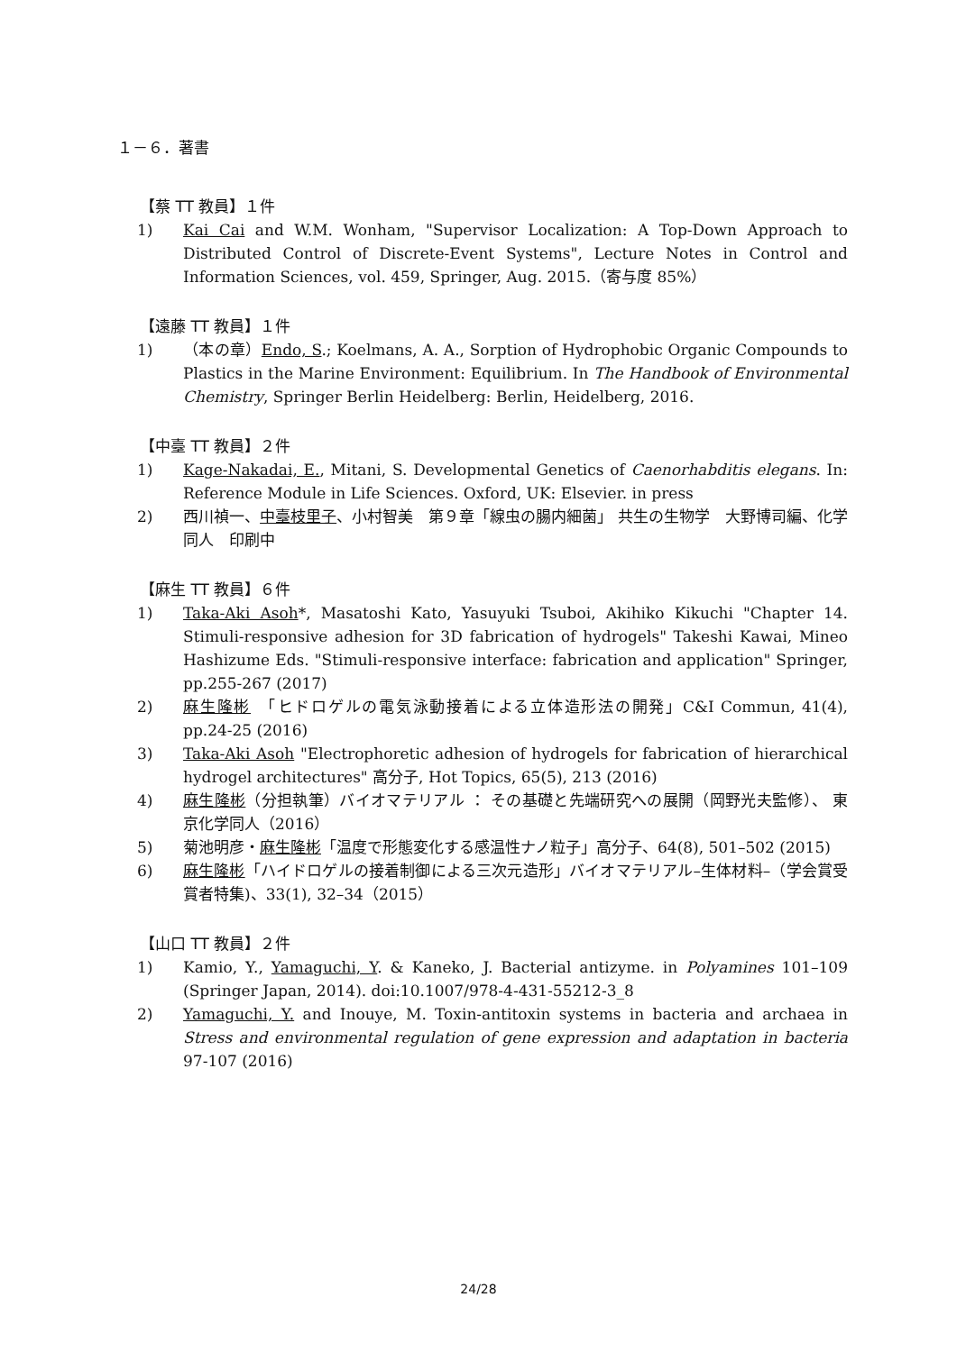１－６．著書
【蔡 TT 教員】１件
1) Kai Cai and W.M. Wonham, "Supervisor Localization: A Top-Down Approach to Distributed Control of Discrete-Event Systems", Lecture Notes in Control and Information Sciences, vol. 459, Springer, Aug. 2015.（寄与度 85%）
【遠藤 TT 教員】１件
1) （本の章）Endo, S.; Koelmans, A. A., Sorption of Hydrophobic Organic Compounds to Plastics in the Marine Environment: Equilibrium. In The Handbook of Environmental Chemistry, Springer Berlin Heidelberg: Berlin, Heidelberg, 2016.
【中臺 TT 教員】２件
1) Kage-Nakadai, E., Mitani, S. Developmental Genetics of Caenorhabditis elegans. In: Reference Module in Life Sciences. Oxford, UK: Elsevier. in press
2) 西川禎一、中臺枝里子、小村智美　第９章「線虫の腸内細菌」 共生の生物学　大野博司編、化学同人　印刷中
【麻生 TT 教員】６件
1) Taka-Aki Asoh*, Masatoshi Kato, Yasuyuki Tsuboi, Akihiko Kikuchi "Chapter 14. Stimuli-responsive adhesion for 3D fabrication of hydrogels" Takeshi Kawai, Mineo Hashizume Eds. "Stimuli-responsive interface: fabrication and application" Springer, pp.255-267 (2017)
2) 麻生隆彬　「ヒドロゲルの電気泳動接着による立体造形法の開発」C&I Commun, 41(4), pp.24-25 (2016)
3) Taka-Aki Asoh "Electrophoretic adhesion of hydrogels for fabrication of hierarchical hydrogel architectures" 高分子, Hot Topics, 65(5), 213 (2016)
4) 麻生隆彬（分担執筆）バイオマテリアル ： その基礎と先端研究への展開（岡野光夫監修）、 東京化学同人（2016）
5) 菊池明彦・麻生隆彬「温度で形態変化する感温性ナノ粒子」高分子、64(8), 501–502 (2015)
6) 麻生隆彬「ハイドロゲルの接着制御による三次元造形」バイオマテリアル–生体材料–（学会賞受賞者特集)、33(1), 32–34（2015）
【山口 TT 教員】２件
1) Kamio, Y., Yamaguchi, Y. & Kaneko, J. Bacterial antizyme. in Polyamines 101–109 (Springer Japan, 2014). doi:10.1007/978-4-431-55212-3_8
2) Yamaguchi, Y. and Inouye, M. Toxin-antitoxin systems in bacteria and archaea in Stress and environmental regulation of gene expression and adaptation in bacteria 97-107 (2016)
24/28